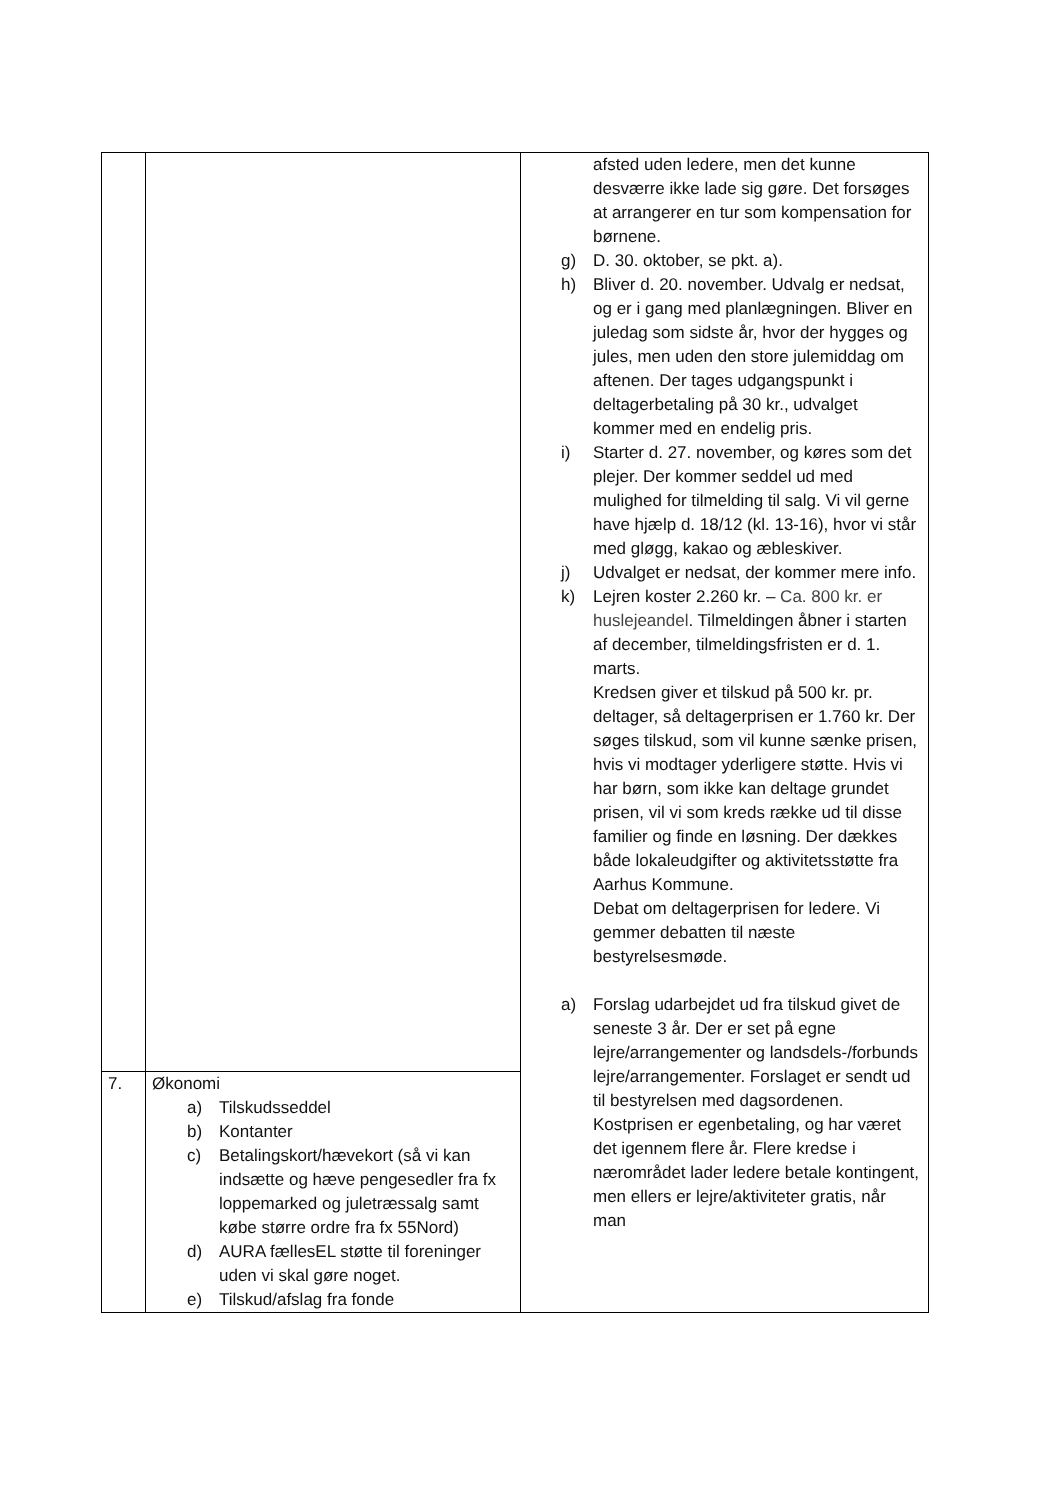| | | afsted uden ledere, men det kunne desværre ikke lade sig gøre. Det forsøges at arrangerer en tur som kompensation for børnene. g) D. 30. oktober, se pkt. a). h) Bliver d. 20. november. Udvalg er nedsat, og er i gang med planlægningen. Bliver en juledag som sidste år, hvor der hygges og jules, men uden den store julemiddag om aftenen. Der tages udgangspunkt i deltagerbetaling på 30 kr., udvalget kommer med en endelig pris. i) Starter d. 27. november, og køres som det plejer. Der kommer seddel ud med mulighed for tilmelding til salg. Vi vil gerne have hjælp d. 18/12 (kl. 13-16), hvor vi står med gløgg, kakao og æbleskiver. j) Udvalget er nedsat, der kommer mere info. k) Lejren koster 2.260 kr. – Ca. 800 kr. er huslejeandel . Tilmeldingen åbner i starten af december, tilmeldingsfristen er d. 1. marts. Kredsen giver et tilskud på 500 kr. pr. deltager, så deltagerprisen er 1.760 kr. Der søges tilskud, som vil kunne sænke prisen, hvis vi modtager yderligere støtte. Hvis vi har børn, som ikke kan deltage grundet prisen, vil vi som kreds række ud til disse familier og finde en løsning. Der dækkes både lokaleudgifter og aktivitetsstøtte fra Aarhus Kommune. Debat om deltagerprisen for ledere. Vi gemmer debatten til næste bestyrelsesmøde. a) Forslag udarbejdet ud fra tilskud givet de seneste 3 år. Der er set på egne lejre/arrangementer og landsdels-/forbunds lejre/arrangementer. Forslaget er sendt ud til bestyrelsen med dagsordenen. Kostprisen er egenbetaling, og har været det igennem flere år. Flere kredse i nærområdet lader ledere betale kontingent, men ellers er lejre/aktiviteter gratis, når man |
| 7. | Økonomi a) Tilskudsseddel b) Kontanter c) Betalingskort/hævekort (så vi kan indsætte og hæve pengesedler fra fx loppemarked og juletræssalg samt købe større ordre fra fx 55Nord) d) AURA fællesEL støtte til foreninger uden vi skal gøre noget. e) Tilskud/afslag fra fonde | |